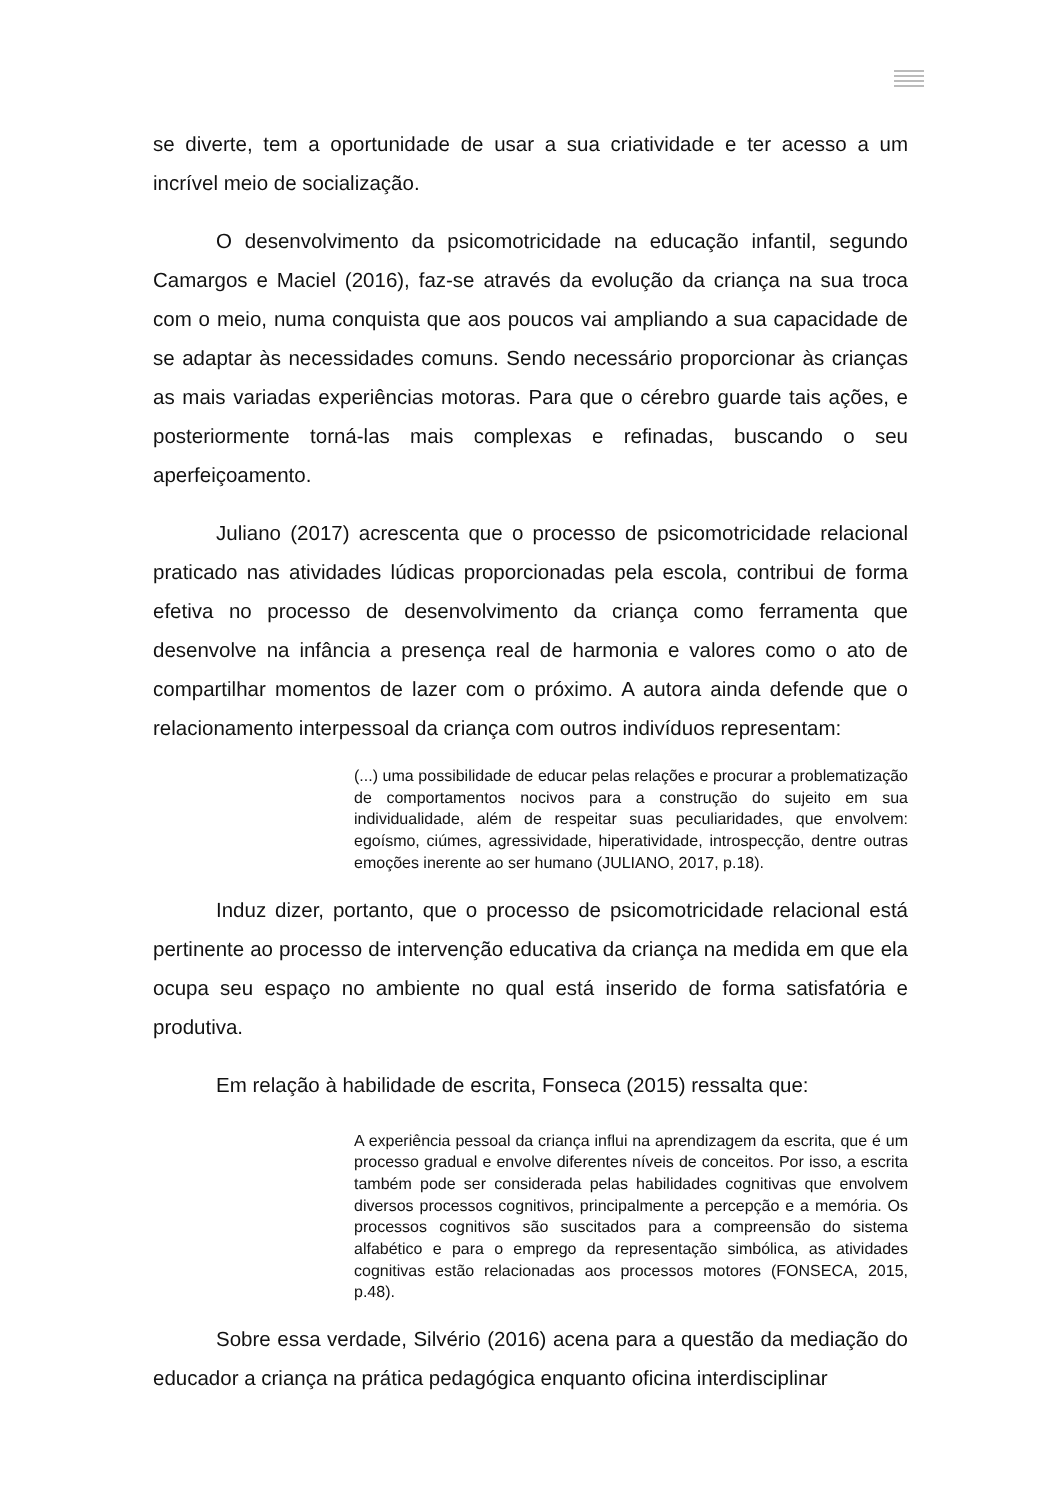se diverte, tem a oportunidade de usar a sua criatividade e ter acesso a um incrível meio de socialização.
O desenvolvimento da psicomotricidade na educação infantil, segundo Camargos e Maciel (2016), faz-se através da evolução da criança na sua troca com o meio, numa conquista que aos poucos vai ampliando a sua capacidade de se adaptar às necessidades comuns. Sendo necessário proporcionar às crianças as mais variadas experiências motoras. Para que o cérebro guarde tais ações, e posteriormente torná-las mais complexas e refinadas, buscando o seu aperfeiçoamento.
Juliano (2017) acrescenta que o processo de psicomotricidade relacional praticado nas atividades lúdicas proporcionadas pela escola, contribui de forma efetiva no processo de desenvolvimento da criança como ferramenta que desenvolve na infância a presença real de harmonia e valores como o ato de compartilhar momentos de lazer com o próximo. A autora ainda defende que o relacionamento interpessoal da criança com outros indivíduos representam:
(...) uma possibilidade de educar pelas relações e procurar a problematização de comportamentos nocivos para a construção do sujeito em sua individualidade, além de respeitar suas peculiaridades, que envolvem: egoísmo, ciúmes, agressividade, hiperatividade, introspecção, dentre outras emoções inerente ao ser humano (JULIANO, 2017, p.18).
Induz dizer, portanto, que o processo de psicomotricidade relacional está pertinente ao processo de intervenção educativa da criança na medida em que ela ocupa seu espaço no ambiente no qual está inserido de forma satisfatória e produtiva.
Em relação à habilidade de escrita, Fonseca (2015) ressalta que:
A experiência pessoal da criança influi na aprendizagem da escrita, que é um processo gradual e envolve diferentes níveis de conceitos. Por isso, a escrita também pode ser considerada pelas habilidades cognitivas que envolvem diversos processos cognitivos, principalmente a percepção e a memória. Os processos cognitivos são suscitados para a compreensão do sistema alfabético e para o emprego da representação simbólica, as atividades cognitivas estão relacionadas aos processos motores (FONSECA, 2015, p.48).
Sobre essa verdade, Silvério (2016) acena para a questão da mediação do educador a criança na prática pedagógica enquanto oficina interdisciplinar